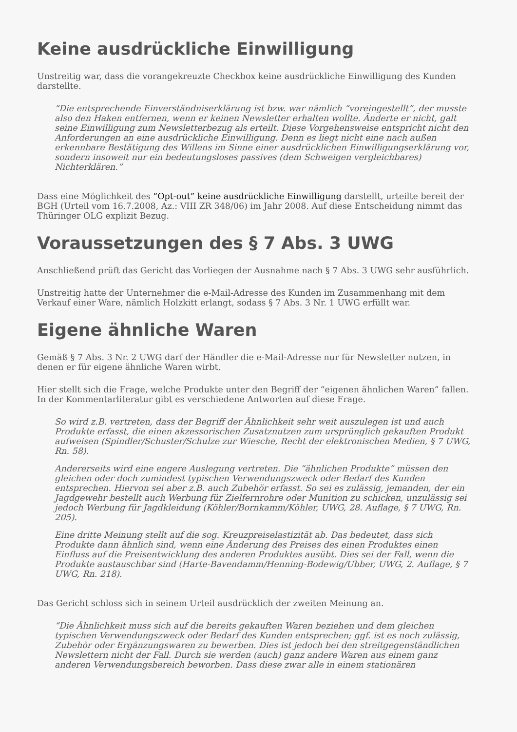Keine ausdrückliche Einwilligung
Unstreitig war, dass die vorangekreuzte Checkbox keine ausdrückliche Einwilligung des Kunden darstellte.
“Die entsprechende Einverständniserklärung ist bzw. war nämlich “voreingestellt”, der musste also den Haken entfernen, wenn er keinen Newsletter erhalten wollte. Änderte er nicht, galt seine Einwilligung zum Newsletterbezug als erteilt. Diese Vorgehensweise entspricht nicht den Anforderungen an eine ausdrückliche Einwilligung. Denn es liegt nicht eine nach außen erkennbare Bestätigung des Willens im Sinne einer ausdrücklichen Einwilligungserklärung vor, sondern insoweit nur ein bedeutungsloses passives (dem Schweigen vergleichbares) Nichterklären.”
Dass eine Möglichkeit des “Opt-out” keine ausdrückliche Einwilligung darstellt, urteilte bereit der BGH (Urteil vom 16.7.2008, Az.: VIII ZR 348/06) im Jahr 2008. Auf diese Entscheidung nimmt das Thüringer OLG explizit Bezug.
Voraussetzungen des § 7 Abs. 3 UWG
Anschließend prüft das Gericht das Vorliegen der Ausnahme nach § 7 Abs. 3 UWG sehr ausführlich.
Unstreitig hatte der Unternehmer die e-Mail-Adresse des Kunden im Zusammenhang mit dem Verkauf einer Ware, nämlich Holzkitt erlangt, sodass § 7 Abs. 3 Nr. 1 UWG erfüllt war.
Eigene ähnliche Waren
Gemäß § 7 Abs. 3 Nr. 2 UWG darf der Händler die e-Mail-Adresse nur für Newsletter nutzen, in denen er für eigene ähnliche Waren wirbt.
Hier stellt sich die Frage, welche Produkte unter den Begriff der “eigenen ähnlichen Waren” fallen. In der Kommentarliteratur gibt es verschiedene Antworten auf diese Frage.
So wird z.B. vertreten, dass der Begriff der Ähnlichkeit sehr weit auszulegen ist und auch Produkte erfasst, die einen akzessorischen Zusatznutzen zum ursprünglich gekauften Produkt aufweisen (Spindler/Schuster/Schulze zur Wiesche, Recht der elektronischen Medien, § 7 UWG, Rn. 58).
Andererseits wird eine engere Auslegung vertreten. Die “ähnlichen Produkte” müssen den gleichen oder doch zumindest typischen Verwendungszweck oder Bedarf des Kunden entsprechen. Hiervon sei aber z.B. auch Zubehör erfasst. So sei es zulässig, jemanden, der ein Jagdgewehr bestellt auch Werbung für Zielfernrohre oder Munition zu schicken, unzulässig sei jedoch Werbung für Jagdkleidung (Köhler/Bornkamm/Köhler, UWG, 28. Auflage, § 7 UWG, Rn. 205).
Eine dritte Meinung stellt auf die sog. Kreuzpreiselastizität ab. Das bedeutet, dass sich Produkte dann ähnlich sind, wenn eine Änderung des Preises des einen Produktes einen Einfluss auf die Preisentwicklung des anderen Produktes ausübt. Dies sei der Fall, wenn die Produkte austauschbar sind (Harte-Bavendamm/Henning-Bodewig/Ubber, UWG, 2. Auflage, § 7 UWG, Rn. 218).
Das Gericht schloss sich in seinem Urteil ausdrücklich der zweiten Meinung an.
“Die Ähnlichkeit muss sich auf die bereits gekauften Waren beziehen und dem gleichen typischen Verwendungszweck oder Bedarf des Kunden entsprechen; ggf. ist es noch zulässig, Zubehör oder Ergänzungswaren zu bewerben. Dies ist jedoch bei den streitgegenständlichen Newslettern nicht der Fall. Durch sie werden (auch) ganz andere Waren aus einem ganz anderen Verwendungsbereich beworben. Dass diese zwar alle in einem stationären